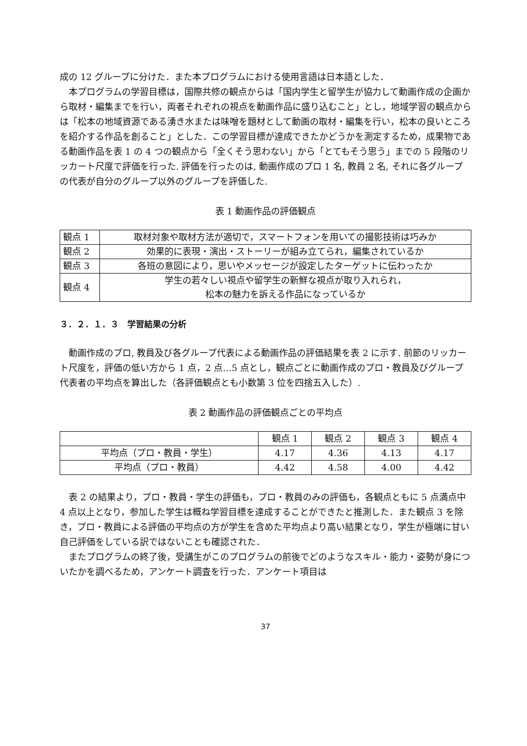成の 12 グループに分けた．また本プログラムにおける使用言語は日本語とした．
本プログラムの学習目標は，国際共修の観点からは「国内学生と留学生が協力して動画作成の企画から取材・編集までを行い，両者それぞれの視点を動画作品に盛り込むこと」とし，地域学習の観点からは「松本の地域資源である湧き水または味噌を題材として動画の取材・編集を行い，松本の良いところを紹介する作品を創ること」とした．この学習目標が達成できたかどうかを測定するため，成果物である動画作品を表 1 の 4 つの観点から「全くそう思わない」から「とてもそう思う」までの 5 段階のリッカート尺度で評価を行った. 評価を行ったのは, 動画作成のプロ 1 名, 教員 2 名, それに各グループの代表が自分のグループ以外のグループを評価した.
表 1 動画作品の評価観点
| 観点 1 | 取材対象や取材方法が適切で，スマートフォンを用いての撮影技術は巧みか |
| 観点 2 | 効果的に表現・演出・ストーリーが組み立てられ，編集されているか |
| 観点 3 | 各班の意図により，思いやメッセージが設定したターゲットに伝わったか |
| 観点 4 | 学生の若々しい視点や留学生の新鮮な視点が取り入れられ， 松本の魅力を訴える作品になっているか |
３．２．１．３　学習結果の分析
動画作成のプロ, 教員及び各グループ代表による動画作品の評価結果を表 2 に示す. 前節のリッカート尺度を，評価の低い方から 1 点，2 点…5 点とし，観点ごとに動画作成のプロ・教員及びグループ代表者の平均点を算出した（各評価観点とも小数第 3 位を四捨五入した）.
表 2 動画作品の評価観点ごとの平均点
| | 観点 1 | 観点 2 | 観点 3 | 観点 4 |
| --- | --- | --- | --- | --- |
| 平均点（プロ・教員・学生） | 4.17 | 4.36 | 4.13 | 4.17 |
| 平均点（プロ・教員） | 4.42 | 4.58 | 4.00 | 4.42 |
表 2 の結果より，プロ・教員・学生の評価も，プロ・教員のみの評価も，各観点ともに 5 点満点中 4 点以上となり，参加した学生は概ね学習目標を達成することができたと推測した．また観点 3 を除き，プロ・教員による評価の平均点の方が学生を含めた平均点より高い結果となり，学生が極端に甘い自己評価をしている訳ではないことも確認された．
またプログラムの終了後，受講生がこのプログラムの前後でどのようなスキル・能力・姿勢が身についたかを調べるため，アンケート調査を行った．アンケート項目は
37